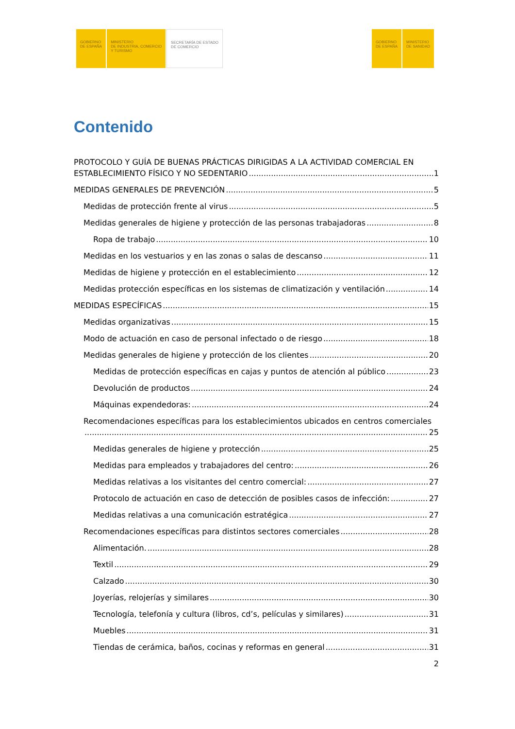GOBIERNO
DE ESPAÑA
MINISTERIO
DE INDUSTRIA, COMERCIO
Y TURISMO
SECRETARÍA DE ESTADO
DE COMERCIO
GOBIERNO
DE ESPAÑA
MINISTERIO
DE SANIDAD
Contenido
PROTOCOLO Y GUÍA DE BUENAS PRÁCTICAS DIRIGIDAS A LA ACTIVIDAD COMERCIAL EN
ESTABLECIMIENTO FÍSICO Y NO SEDENTARIO 1
MEDIDAS GENERALES DE PREVENCIÓN 5
Medidas de protección frente al virus 5
Medidas generales de higiene y protección de las personas trabajadoras 8
Ropa de trabajo 10
Medidas en los vestuarios y en las zonas o salas de descanso 11
Medidas de higiene y protección en el establecimiento 12
Medidas protección específicas en los sistemas de climatización y ventilación 14
MEDIDAS ESPECÍFICAS 15
Medidas organizativas 15
Modo de actuación en caso de personal infectado o de riesgo 18
Medidas generales de higiene y protección de los clientes 20
Medidas de protección específicas en cajas y puntos de atención al público 23
Devolución de productos 24
Máquinas expendedoras: 24
Recomendaciones específicas para los establecimientos ubicados en centros comerciales
25
Medidas generales de higiene y protección 25
Medidas para empleados y trabajadores del centro: 26
Medidas relativas a los visitantes del centro comercial: 27
Protocolo de actuación en caso de detección de posibles casos de infección: 27
Medidas relativas a una comunicación estratégica 27
Recomendaciones específicas para distintos sectores comerciales 28
Alimentación. 28
Textil 29
Calzado 30
Joyerías, relojerías y similares 30
Tecnología, telefonía y cultura (libros, cd’s, películas y similares) 31
Muebles 31
Tiendas de cerámica, baños, cocinas y reformas en general 31
2